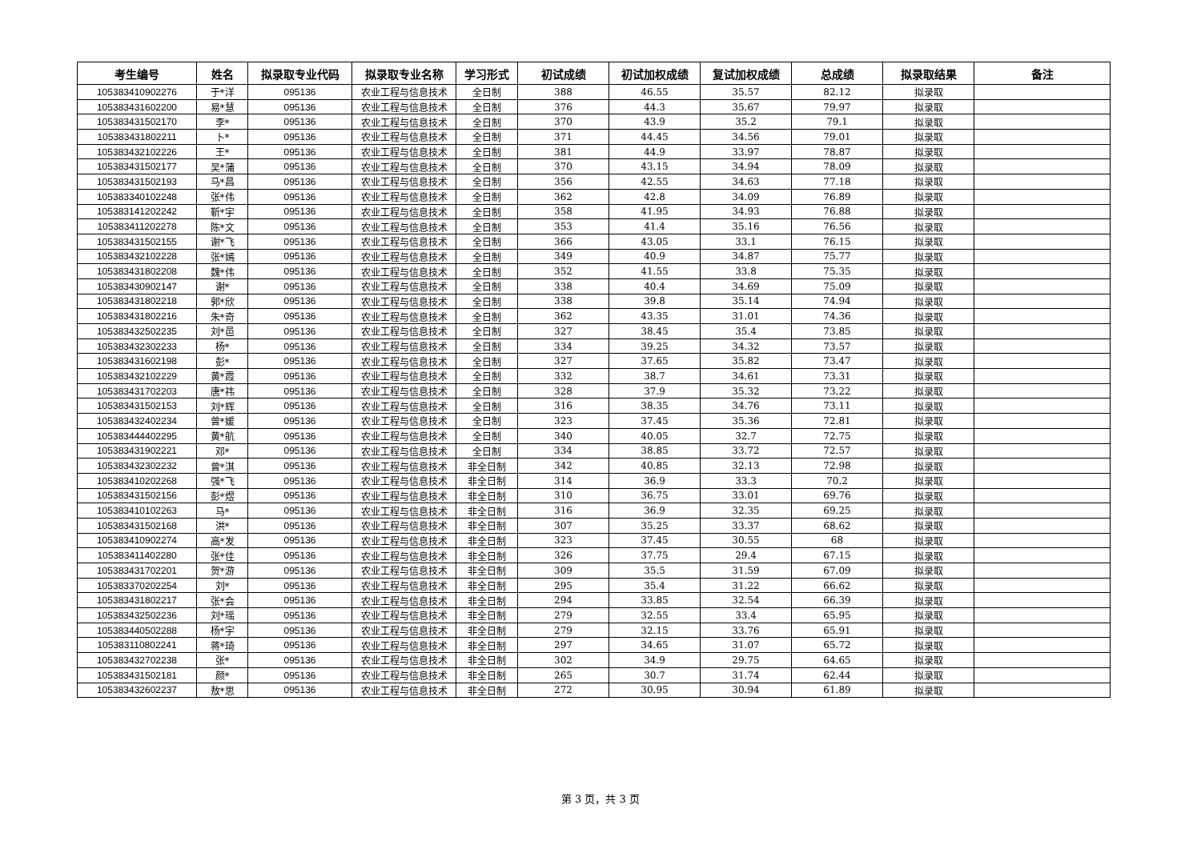| 考生编号 | 姓名 | 拟录取专业代码 | 拟录取专业名称 | 学习形式 | 初试成绩 | 初试加权成绩 | 复试加权成绩 | 总成绩 | 拟录取结果 | 备注 |
| --- | --- | --- | --- | --- | --- | --- | --- | --- | --- | --- |
| 105383410902276 | 于*洋 | 095136 | 农业工程与信息技术 | 全日制 | 388 | 46.55 | 35.57 | 82.12 | 拟录取 | |
| 105383431602200 | 易*慧 | 095136 | 农业工程与信息技术 | 全日制 | 376 | 44.3 | 35.67 | 79.97 | 拟录取 | |
| 105383431502170 | 李* | 095136 | 农业工程与信息技术 | 全日制 | 370 | 43.9 | 35.2 | 79.1 | 拟录取 | |
| 105383431802211 | 卜* | 095136 | 农业工程与信息技术 | 全日制 | 371 | 44.45 | 34.56 | 79.01 | 拟录取 | |
| 105383432102226 | 王* | 095136 | 农业工程与信息技术 | 全日制 | 381 | 44.9 | 33.97 | 78.87 | 拟录取 | |
| 105383431502177 | 吴*蒲 | 095136 | 农业工程与信息技术 | 全日制 | 370 | 43.15 | 34.94 | 78.09 | 拟录取 | |
| 105383431502193 | 马*昌 | 095136 | 农业工程与信息技术 | 全日制 | 356 | 42.55 | 34.63 | 77.18 | 拟录取 | |
| 105383340102248 | 张*伟 | 095136 | 农业工程与信息技术 | 全日制 | 362 | 42.8 | 34.09 | 76.89 | 拟录取 | |
| 105383141202242 | 靳*宇 | 095136 | 农业工程与信息技术 | 全日制 | 358 | 41.95 | 34.93 | 76.88 | 拟录取 | |
| 105383411202278 | 陈*文 | 095136 | 农业工程与信息技术 | 全日制 | 353 | 41.4 | 35.16 | 76.56 | 拟录取 | |
| 105383431502155 | 谢*飞 | 095136 | 农业工程与信息技术 | 全日制 | 366 | 43.05 | 33.1 | 76.15 | 拟录取 | |
| 105383432102228 | 张*嫣 | 095136 | 农业工程与信息技术 | 全日制 | 349 | 40.9 | 34.87 | 75.77 | 拟录取 | |
| 105383431802208 | 魏*伟 | 095136 | 农业工程与信息技术 | 全日制 | 352 | 41.55 | 33.8 | 75.35 | 拟录取 | |
| 105383430902147 | 谢* | 095136 | 农业工程与信息技术 | 全日制 | 338 | 40.4 | 34.69 | 75.09 | 拟录取 | |
| 105383431802218 | 郭*欣 | 095136 | 农业工程与信息技术 | 全日制 | 338 | 39.8 | 35.14 | 74.94 | 拟录取 | |
| 105383431802216 | 朱*奇 | 095136 | 农业工程与信息技术 | 全日制 | 362 | 43.35 | 31.01 | 74.36 | 拟录取 | |
| 105383432502235 | 刘*邑 | 095136 | 农业工程与信息技术 | 全日制 | 327 | 38.45 | 35.4 | 73.85 | 拟录取 | |
| 105383432302233 | 杨* | 095136 | 农业工程与信息技术 | 全日制 | 334 | 39.25 | 34.32 | 73.57 | 拟录取 | |
| 105383431602198 | 彭* | 095136 | 农业工程与信息技术 | 全日制 | 327 | 37.65 | 35.82 | 73.47 | 拟录取 | |
| 105383432102229 | 黄*霞 | 095136 | 农业工程与信息技术 | 全日制 | 332 | 38.7 | 34.61 | 73.31 | 拟录取 | |
| 105383431702203 | 唐*祎 | 095136 | 农业工程与信息技术 | 全日制 | 328 | 37.9 | 35.32 | 73.22 | 拟录取 | |
| 105383431502153 | 刘*辉 | 095136 | 农业工程与信息技术 | 全日制 | 316 | 38.35 | 34.76 | 73.11 | 拟录取 | |
| 105383432402234 | 曾*媛 | 095136 | 农业工程与信息技术 | 全日制 | 323 | 37.45 | 35.36 | 72.81 | 拟录取 | |
| 105383444402295 | 黄*航 | 095136 | 农业工程与信息技术 | 全日制 | 340 | 40.05 | 32.7 | 72.75 | 拟录取 | |
| 105383431902221 | 邓* | 095136 | 农业工程与信息技术 | 全日制 | 334 | 38.85 | 33.72 | 72.57 | 拟录取 | |
| 105383432302232 | 曾*淇 | 095136 | 农业工程与信息技术 | 非全日制 | 342 | 40.85 | 32.13 | 72.98 | 拟录取 | |
| 105383410202268 | 强*飞 | 095136 | 农业工程与信息技术 | 非全日制 | 314 | 36.9 | 33.3 | 70.2 | 拟录取 | |
| 105383431502156 | 彭*煜 | 095136 | 农业工程与信息技术 | 非全日制 | 310 | 36.75 | 33.01 | 69.76 | 拟录取 | |
| 105383410102263 | 马* | 095136 | 农业工程与信息技术 | 非全日制 | 316 | 36.9 | 32.35 | 69.25 | 拟录取 | |
| 105383431502168 | 洪* | 095136 | 农业工程与信息技术 | 非全日制 | 307 | 35.25 | 33.37 | 68.62 | 拟录取 | |
| 105383410902274 | 高*发 | 095136 | 农业工程与信息技术 | 非全日制 | 323 | 37.45 | 30.55 | 68 | 拟录取 | |
| 105383411402280 | 张*佳 | 095136 | 农业工程与信息技术 | 非全日制 | 326 | 37.75 | 29.4 | 67.15 | 拟录取 | |
| 105383431702201 | 贺*游 | 095136 | 农业工程与信息技术 | 非全日制 | 309 | 35.5 | 31.59 | 67.09 | 拟录取 | |
| 105383370202254 | 刘* | 095136 | 农业工程与信息技术 | 非全日制 | 295 | 35.4 | 31.22 | 66.62 | 拟录取 | |
| 105383431802217 | 张*会 | 095136 | 农业工程与信息技术 | 非全日制 | 294 | 33.85 | 32.54 | 66.39 | 拟录取 | |
| 105383432502236 | 刘*瑶 | 095136 | 农业工程与信息技术 | 非全日制 | 279 | 32.55 | 33.4 | 65.95 | 拟录取 | |
| 105383440502288 | 杨*宇 | 095136 | 农业工程与信息技术 | 非全日制 | 279 | 32.15 | 33.76 | 65.91 | 拟录取 | |
| 105383110802241 | 蒋*琦 | 095136 | 农业工程与信息技术 | 非全日制 | 297 | 34.65 | 31.07 | 65.72 | 拟录取 | |
| 105383432702238 | 张* | 095136 | 农业工程与信息技术 | 非全日制 | 302 | 34.9 | 29.75 | 64.65 | 拟录取 | |
| 105383431502181 | 颜* | 095136 | 农业工程与信息技术 | 非全日制 | 265 | 30.7 | 31.74 | 62.44 | 拟录取 | |
| 105383432602237 | 敖*思 | 095136 | 农业工程与信息技术 | 非全日制 | 272 | 30.95 | 30.94 | 61.89 | 拟录取 | |
第 3 页，共 3 页